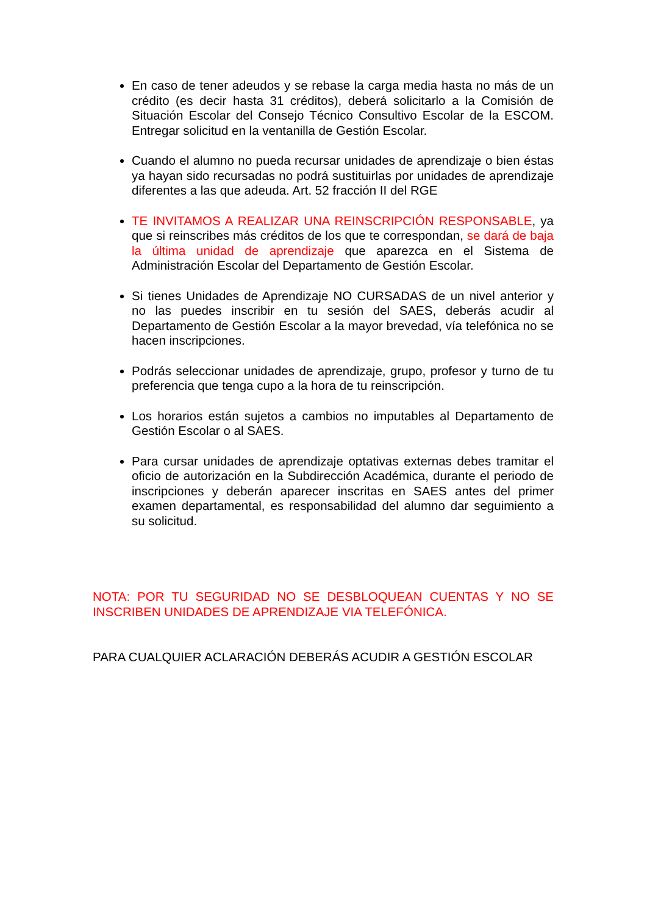En caso de tener adeudos y se rebase la carga media hasta no más de un crédito (es decir hasta 31 créditos), deberá solicitarlo a la Comisión de Situación Escolar del Consejo Técnico Consultivo Escolar de la ESCOM. Entregar solicitud en la ventanilla de Gestión Escolar.
Cuando el alumno no pueda recursar unidades de aprendizaje o bien éstas ya hayan sido recursadas no podrá sustituirlas por unidades de aprendizaje diferentes a las que adeuda. Art. 52 fracción II del RGE
TE INVITAMOS A REALIZAR UNA REINSCRIPCIÓN RESPONSABLE, ya que si reinscribes más créditos de los que te correspondan, se dará de baja la última unidad de aprendizaje que aparezca en el Sistema de Administración Escolar del Departamento de Gestión Escolar.
Si tienes Unidades de Aprendizaje NO CURSADAS de un nivel anterior y no las puedes inscribir en tu sesión del SAES, deberás acudir al Departamento de Gestión Escolar a la mayor brevedad, vía telefónica no se hacen inscripciones.
Podrás seleccionar unidades de aprendizaje, grupo, profesor y turno de tu preferencia que tenga cupo a la hora de tu reinscripción.
Los horarios están sujetos a cambios no imputables al Departamento de Gestión Escolar o al SAES.
Para cursar unidades de aprendizaje optativas externas debes tramitar el oficio de autorización en la Subdirección Académica, durante el periodo de inscripciones y deberán aparecer inscritas en SAES antes del primer examen departamental, es responsabilidad del alumno dar seguimiento a su solicitud.
NOTA: POR TU SEGURIDAD NO SE DESBLOQUEAN CUENTAS Y NO SE INSCRIBEN UNIDADES DE APRENDIZAJE VIA TELEFÓNICA.
PARA CUALQUIER ACLARACIÓN DEBERÁS ACUDIR A GESTIÓN ESCOLAR